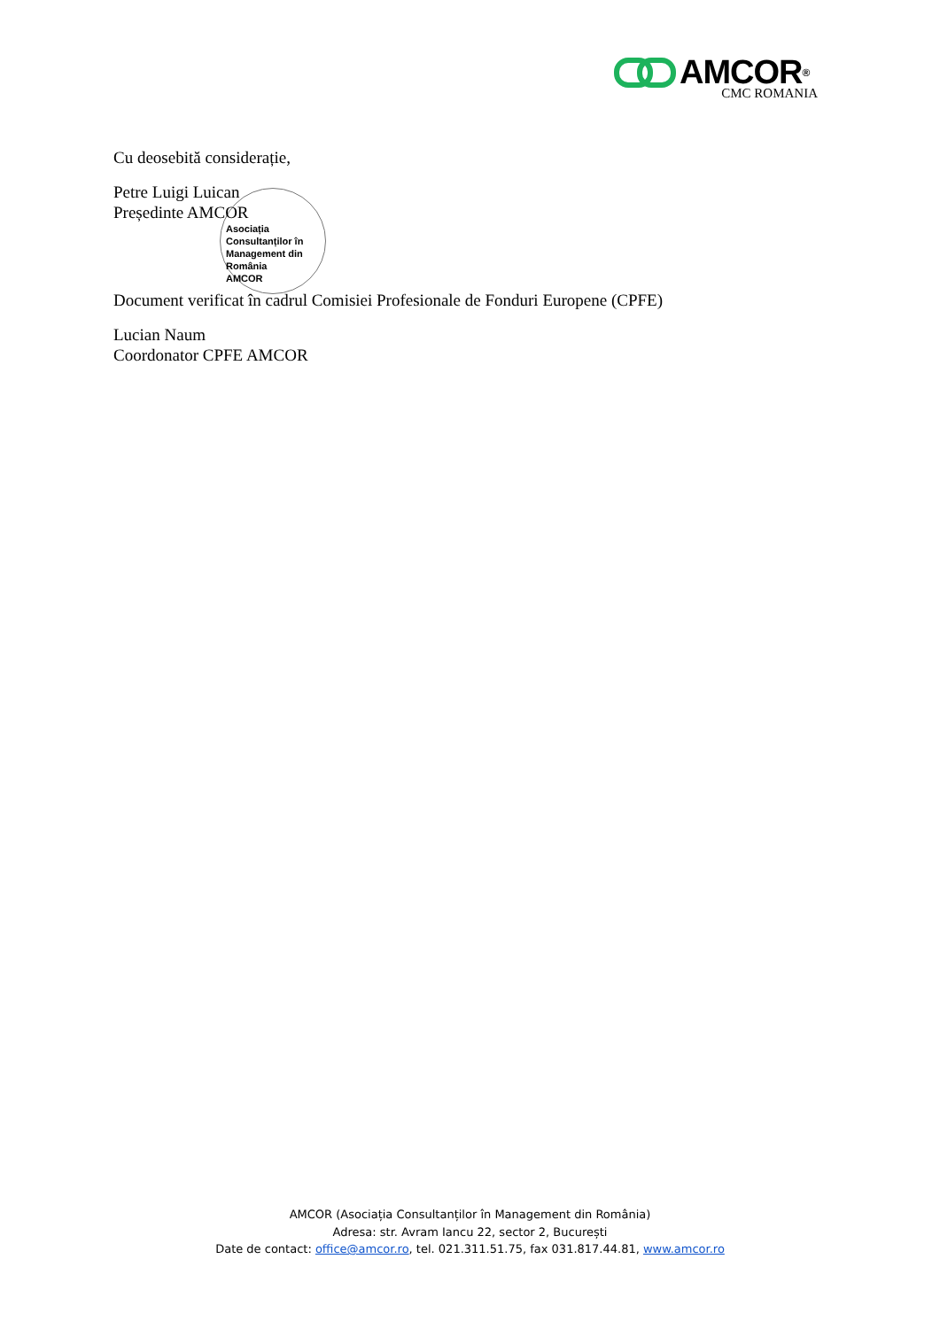AMCOR<sup>®</sup>
CMC ROMANIA
Cu deosebită considerație,
Petre Luigi Luican
Președinte AMCOR
Asociația
Consultanților în
Management din
România
AMCOR
Document verificat în cadrul Comisiei Profesionale de Fonduri Europene (CPFE)
Lucian Naum
Coordonator CPFE AMCOR
AMCOR (Asociația Consultanților în Management din România)
Adresa: str. Avram Iancu 22, sector 2, București
Date de contact: office@amcor.ro, tel. 021.311.51.75, fax 031.817.44.81, www.amcor.ro